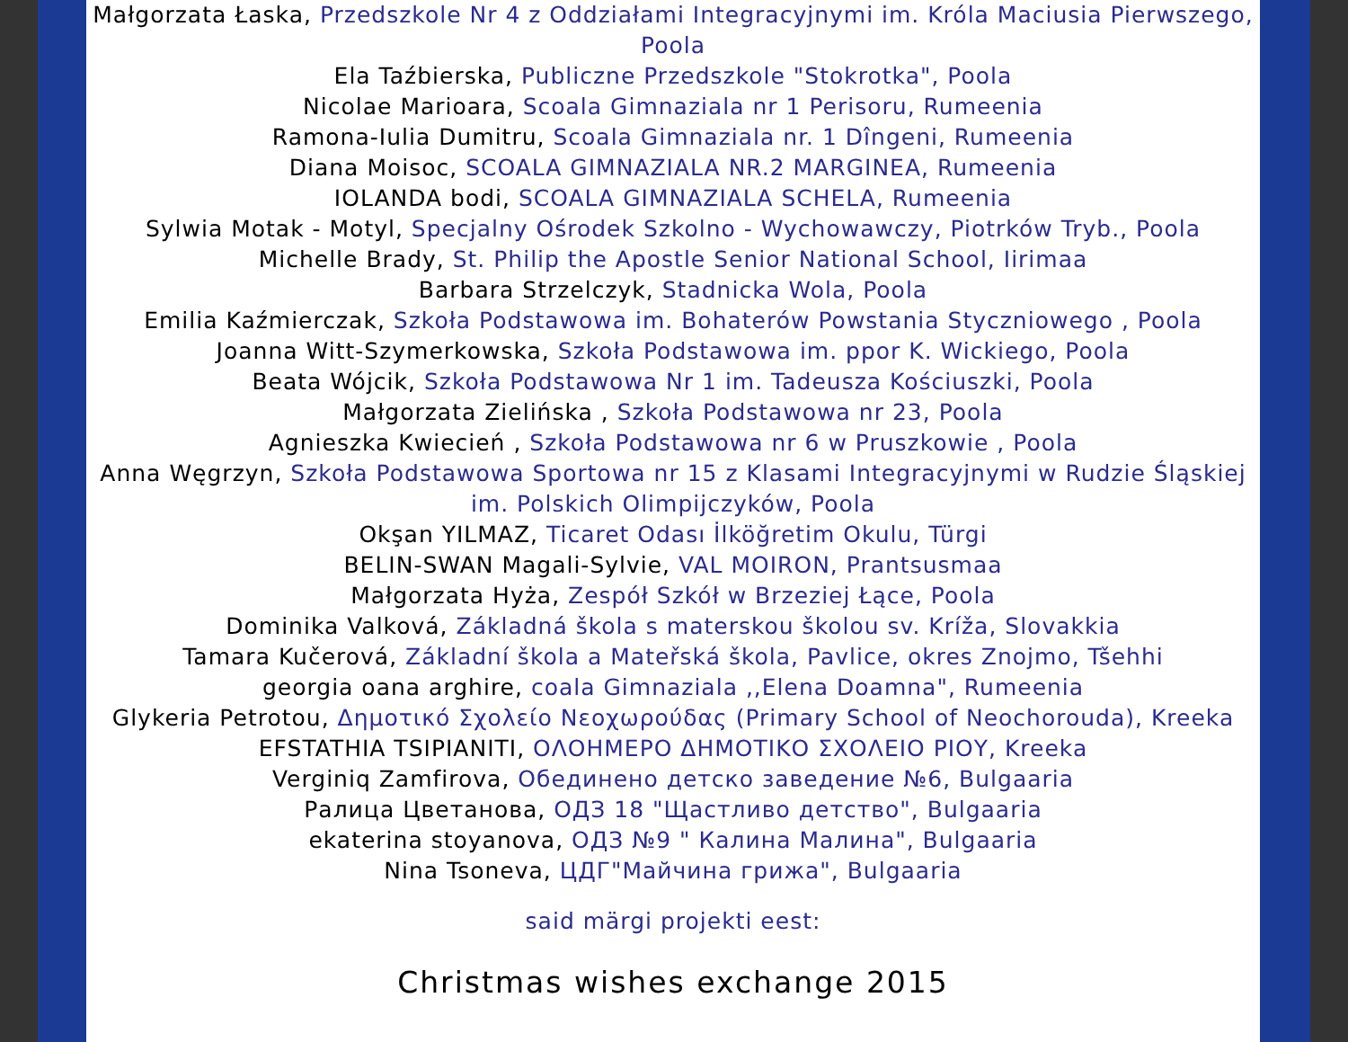Małgorzata Łaska, Przedszkole Nr 4 z Oddziałami Integracyjnymi im. Króla Maciusia Pierwszego, Poola
Ela Taźbierska, Publiczne Przedszkole "Stokrotka", Poola
Nicolae Marioara, Scoala Gimnaziala nr 1 Perisoru, Rumeenia
Ramona-Iulia Dumitru, Scoala Gimnaziala nr. 1 Dîngeni, Rumeenia
Diana Moisoc, SCOALA GIMNAZIALA NR.2 MARGINEA, Rumeenia
IOLANDA bodi, SCOALA GIMNAZIALA SCHELA, Rumeenia
Sylwia Motak - Motyl, Specjalny Ośrodek Szkolno - Wychowawczy, Piotrków Tryb., Poola
Michelle Brady, St. Philip the Apostle Senior National School, Iirimaa
Barbara Strzelczyk, Stadnicka Wola, Poola
Emilia Kaźmierczak, Szkoła Podstawowa im. Bohaterów Powstania Styczniowego , Poola
Joanna Witt-Szymerkowska, Szkoła Podstawowa im. ppor K. Wickiego, Poola
Beata Wójcik, Szkoła Podstawowa Nr 1 im. Tadeusza Kościuszki, Poola
Małgorzata Zielińska , Szkoła Podstawowa nr 23, Poola
Agnieszka Kwiecień , Szkoła Podstawowa nr 6 w Pruszkowie , Poola
Anna Węgrzyn, Szkoła Podstawowa Sportowa nr 15 z Klasami Integracyjnymi w Rudzie Śląskiej im. Polskich Olimpijczyków, Poola
Okşan YILMAZ, Ticaret Odası İlköğretim Okulu, Türgi
BELIN-SWAN Magali-Sylvie, VAL MOIRON, Prantsusmaa
Małgorzata Hyża, Zespół Szkół w Brzeziej Łące, Poola
Dominika Valková, Základná škola s materskou školou sv. Kríža, Slovakkia
Tamara Kučerová, Základní škola a Mateřská škola, Pavlice, okres Znojmo, Tšehhi
georgia oana arghire, coala Gimnaziala ,,Elena Doamna", Rumeenia
Glykeria Petrotou, Δημοτικό Σχολείο Νεοχωρούδας (Primary School of Neochorouda), Kreeka
EFSTATHIA TSIPIANITI, ΟΛΟΗΜΕΡΟ ΔΗΜΟΤΙΚΟ ΣΧΟΛΕΙΟ ΡΙΟΥ, Kreeka
Verginiq Zamfirova, Обединено детско заведение №6, Bulgaaria
Ралица Цветанова, ОДЗ 18 "Щастливо детство", Bulgaaria
ekaterina stoyanova, ОДЗ №9 " Калина Малина", Bulgaaria
Nina Tsoneva, ЦДГ"Майчина грижа", Bulgaaria
said märgi projekti eest:
Christmas wishes exchange 2015